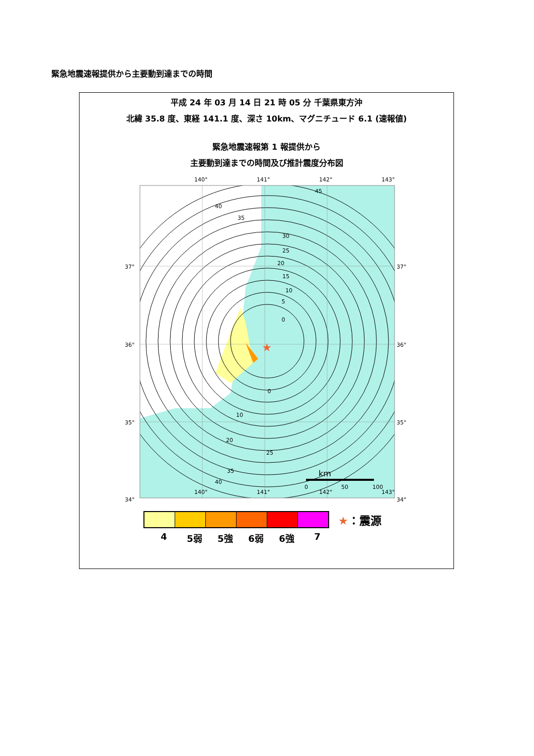緊急地震速報提供から主要動到達までの時間
平成 24 年 03 月 14 日 21 時 05 分 千葉県東方沖
北緯 35.8 度、東経 141.1 度、深さ 10km、マグニチュード 6.1 (速報値)
緊急地震速報第 1 報提供から
主要動到達までの時間及び推計震度分布図
140°
141°
142°
143°
37°
37°
36°
36°
35°
35°
34°
34°
★
0
5
10
15
20
25
30
35
40
45
0
10
20
25
35
40
km
0
50
100
140°
141°
142°
143°
★：震源
4 5弱 5強 6弱 6強 7